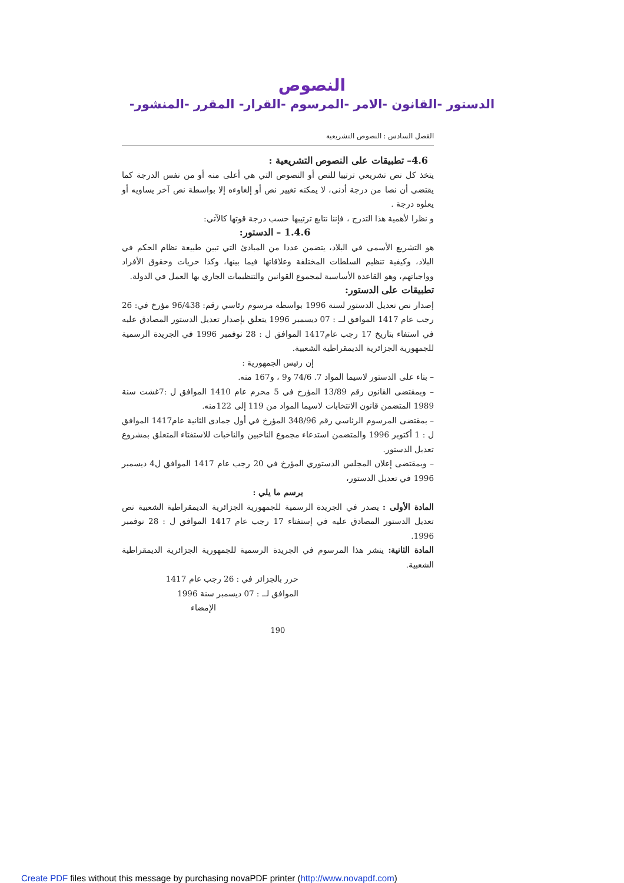النصوص
-الدستور -القانون -الامر -المرسوم -القرار- المقرر -المنشور
الفصل السادس : النصوص التشريعية
4.6– تطبيقات على النصوص التشريعية :
يتخذ كل نص تشريعي ترتيبا للنص أو النصوص التي هي أعلى منه أو من نفس الدرجة كما يقتضي أن نصا من درجة أدنى، لا يمكنه تغيير نص أو إلغاوءه إلا بواسطة نص آخر يساويه أو يعلوه درجة .
و نظرا لأهمية هذا التدرج ، فإننا نتابع ترتيبها حسب درجة قوتها كالآتي:
1.4.6 – الدستور:
هو التشريع الأسمى في البلاد، يتضمن عددا من المبادئ التي تبين طبيعة نظام الحكم في البلاد، وكيفية تنظيم السلطات المختلفة وعلاقاتها فيما بينها، وكذا حريات وحقوق الأفراد وواجباتهم، وهو القاعدة الأساسية لمجموع القوانين والتنظيمات الجاري بها العمل في الدولة.
تطبيقات على الدستور:
إصدار نص تعديل الدستور لسنة 1996 بواسطة مرسوم رئاسي رقم: 96/438 مؤرخ في: 26 رجب عام 1417 الموافق لــ : 07 ديسمبر 1996 يتعلق بإصدار تعديل الدستور المصادق عليه في استفاء بتاريخ 17 رجب عام1417 الموافق ل : 28 نوفمبر 1996 في الجريدة الرسمية للجمهورية الجزائرية الديمقراطية الشعبية.
إن رئيس الجمهورية :
– بناء على الدستور لاسيما المواد 7. 74/6 و9 ، و167 منه.
– وبمقتضى القانون رقم 13/89 المؤرخ في 5 محرم عام 1410 الموافق ل :7غشت سنة 1989 المتضمن قانون الانتخابات لاسيما المواد من 119 إلى 122منه.
– بمقتضى المرسوم الرئاسي رقم 348/96 المؤرخ في أول جمادى الثانية عام1417 الموافق ل : 1 أكتوبر 1996 والمتضمن استدعاء مجموع الناخبين والناخبات للاستفتاء المتعلق بمشروع تعديل الدستور.
– وبمقتضى إعلان المجلس الدستوري المؤرخ في 20 رجب عام 1417 الموافق ل4 ديسمبر 1996 في تعديل الدستور،
يرسم ما يلي :
المادة الأولى : يصدر في الجريدة الرسمية للجمهورية الجزائرية الديمقراطية الشعبية نص تعديل الدستور المصادق عليه في إستفتاء 17 رجب عام 1417 الموافق ل : 28 نوفمبر 1996.
المادة الثانية: ينشر هذا المرسوم في الجريدة الرسمية للجمهورية الجزائرية الديمقراطية الشعبية.
حرر بالجزائر في : 26 رجب عام 1417
الموافق لــ : 07 ديسمبر سنة 1996
الإمضاء
190
Create PDF files without this message by purchasing novaPDF printer (http://www.novapdf.com)